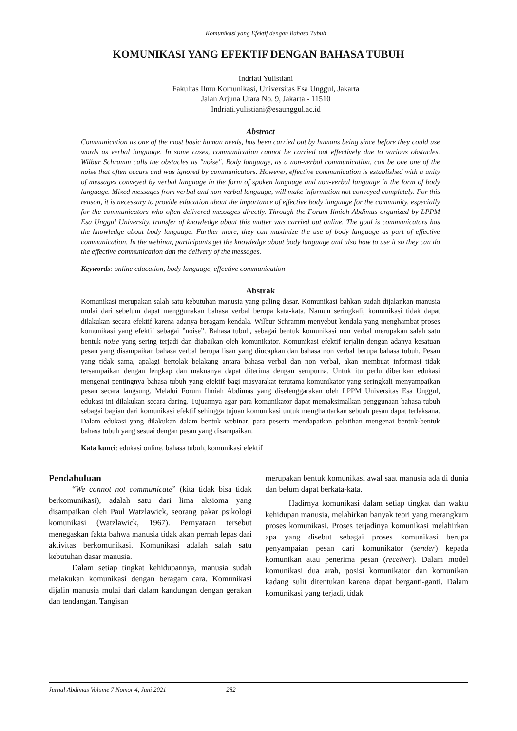Komunikasi yang Efektif dengan Bahasa Tubuh
KOMUNIKASI YANG EFEKTIF DENGAN BAHASA TUBUH
Indriati Yulistiani
Fakultas Ilmu Komunikasi, Universitas Esa Unggul, Jakarta
Jalan Arjuna Utara No. 9, Jakarta - 11510
Indriati.yulistiani@esaunggul.ac.id
Abstract
Communication as one of the most basic human needs, has been carried out by humans being since before they could use words as verbal language. In some cases, communication cannot be carried out effectively due to various obstacles. Wilbur Schramm calls the obstacles as "noise". Body language, as a non-verbal communication, can be one one of the noise that often occurs and was ignored by communicators. However, effective communication is established with a unity of messages conveyed by verbal language in the form of spoken language and non-verbal language in the form of body language. Mixed messages from verbal and non-verbal language, will make information not conveyed completely. For this reason, it is necessary to provide education about the importance of effective body language for the community, especially for the communicators who often delivered messages directly. Through the Forum Ilmiah Abdimas organized by LPPM Esa Unggul University, transfer of knowledge about this matter was carried out online. The goal is communicators has the knowledge about body language. Further more, they can maximize the use of body language as part of effective communication. In the webinar, participants get the knowledge about body language and also how to use it so they can do the effective communication dan the delivery of the messages.
Keywords: online education, body language, effective communication
Abstrak
Komunikasi merupakan salah satu kebutuhan manusia yang paling dasar. Komunikasi bahkan sudah dijalankan manusia mulai dari sebelum dapat menggunakan bahasa verbal berupa kata-kata. Namun seringkali, komunikasi tidak dapat dilakukan secara efektif karena adanya beragam kendala. Wilbur Schramm menyebut kendala yang menghambat proses komunikasi yang efektif sebagai ”noise”. Bahasa tubuh, sebagai bentuk komunikasi non verbal merupakan salah satu bentuk noise yang sering terjadi dan diabaikan oleh komunikator. Komunikasi efektif terjalin dengan adanya kesatuan pesan yang disampaikan bahasa verbal berupa lisan yang diucapkan dan bahasa non verbal berupa bahasa tubuh. Pesan yang tidak sama, apalagi bertolak belakang antara bahasa verbal dan non verbal, akan membuat informasi tidak tersampaikan dengan lengkap dan maknanya dapat diterima dengan sempurna. Untuk itu perlu diberikan edukasi mengenai pentingnya bahasa tubuh yang efektif bagi masyarakat terutama komunikator yang seringkali menyampaikan pesan secara langsung. Melalui Forum Ilmiah Abdimas yang diselenggarakan oleh LPPM Universitas Esa Unggul, edukasi ini dilakukan secara daring. Tujuannya agar para komunikator dapat memaksimalkan penggunaan bahasa tubuh sebagai bagian dari komunikasi efektif sehingga tujuan komunikasi untuk menghantarkan sebuah pesan dapat terlaksana. Dalam edukasi yang dilakukan dalam bentuk webinar, para peserta mendapatkan pelatihan mengenai bentuk-bentuk bahasa tubuh yang sesuai dengan pesan yang disampaikan.
Kata kunci: edukasi online, bahasa tubuh, komunikasi efektif
Pendahuluan
“We cannot not communicate” (kita tidak bisa tidak berkomunikasi), adalah satu dari lima aksioma yang disampaikan oleh Paul Watzlawick, seorang pakar psikologi komunikasi (Watzlawick, 1967). Pernyataan tersebut menegaskan fakta bahwa manusia tidak akan pernah lepas dari aktivitas berkomunikasi. Komunikasi adalah salah satu kebutuhan dasar manusia.
Dalam setiap tingkat kehidupannya, manusia sudah melakukan komunikasi dengan beragam cara. Komunikasi dijalin manusia mulai dari dalam kandungan dengan gerakan dan tendangan. Tangisan
merupakan bentuk komunikasi awal saat manusia ada di dunia dan belum dapat berkata-kata.
Hadirnya komunikasi dalam setiap tingkat dan waktu kehidupan manusia, melahirkan banyak teori yang merangkum proses komunikasi. Proses terjadinya komunikasi melahirkan apa yang disebut sebagai proses komunikasi berupa penyampaian pesan dari komunikator (sender) kepada komunikan atau penerima pesan (receiver). Dalam model komunikasi dua arah, posisi komunikator dan komunikan kadang sulit ditentukan karena dapat berganti-ganti. Dalam komunikasi yang terjadi, tidak
Jurnal Abdimas Volume 7 Nomor 4, Juni 2021 282